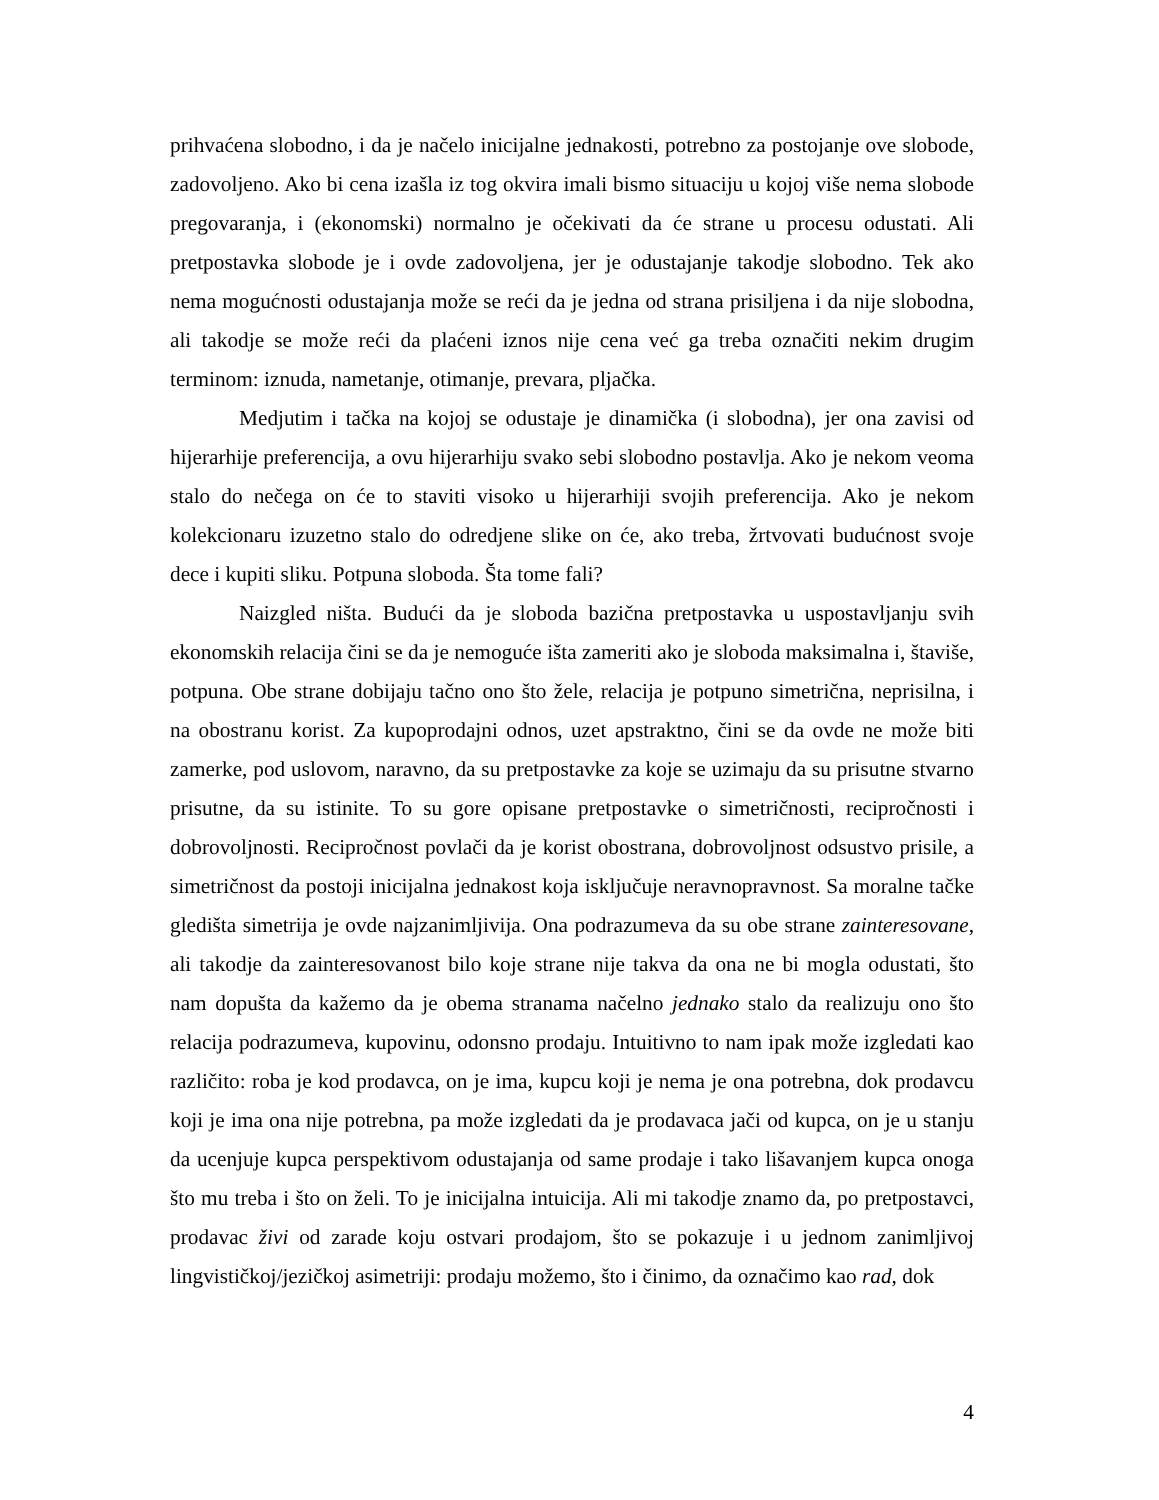prihvaćena slobodno, i da je načelo inicijalne jednakosti, potrebno za postojanje ove slobode, zadovoljeno. Ako bi cena izašla iz tog okvira imali bismo situaciju u kojoj više nema slobode pregovaranja, i (ekonomski) normalno je očekivati da će strane u procesu odustati. Ali pretpostavka slobode je i ovde zadovoljena, jer je odustajanje takodje slobodno. Tek ako nema mogućnosti odustajanja može se reći da je jedna od strana prisiljena i da nije slobodna, ali takodje se može reći da plaćeni iznos nije cena već ga treba označiti nekim drugim terminom: iznuda, nametanje, otimanje, prevara, pljačka.
Medjutim i tačka na kojoj se odustaje je dinamička (i slobodna), jer ona zavisi od hijerarhije preferencija, a ovu hijerarhiju svako sebi slobodno postavlja. Ako je nekom veoma stalo do nečega on će to staviti visoko u hijerarhiji svojih preferencija. Ako je nekom kolekcionaru izuzetno stalo do odredjene slike on će, ako treba, žrtvovati budućnost svoje dece i kupiti sliku. Potpuna sloboda. Šta tome fali?
Naizgled ništa. Budući da je sloboda bazična pretpostavka u uspostavljanju svih ekonomskih relacija čini se da je nemoguće išta zameriti ako je sloboda maksimalna i, štaviše, potpuna. Obe strane dobijaju tačno ono što žele, relacija je potpuno simetrična, neprisilna, i na obostranu korist. Za kupoprodajni odnos, uzet apstraktno, čini se da ovde ne može biti zamerke, pod uslovom, naravno, da su pretpostavke za koje se uzimaju da su prisutne stvarno prisutne, da su istinite. To su gore opisane pretpostavke o simetričnosti, recipročnosti i dobrovoljnosti. Recipročnost povlači da je korist obostrana, dobrovoljnost odsustvo prisile, a simetričnost da postoji inicijalna jednakost koja isključuje neravnopravnost. Sa moralne tačke gledišta simetrija je ovde najzanimljivija. Ona podrazumeva da su obe strane zainteresovane, ali takodje da zainteresovanost bilo koje strane nije takva da ona ne bi mogla odustati, što nam dopušta da kažemo da je obema stranama načelno jednako stalo da realizuju ono što relacija podrazumeva, kupovinu, odonsno prodaju. Intuitivno to nam ipak može izgledati kao različito: roba je kod prodavca, on je ima, kupcu koji je nema je ona potrebna, dok prodavcu koji je ima ona nije potrebna, pa može izgledati da je prodavaca jači od kupca, on je u stanju da ucenjuje kupca perspektivom odustajanja od same prodaje i tako lišavanjem kupca onoga što mu treba i što on želi. To je inicijalna intuicija. Ali mi takodje znamo da, po pretpostavci, prodavac živi od zarade koju ostvari prodajom, što se pokazuje i u jednom zanimljivoj lingvističkoj/jezičkoj asimetriji: prodaju možemo, što i činimo, da označimo kao rad, dok
4